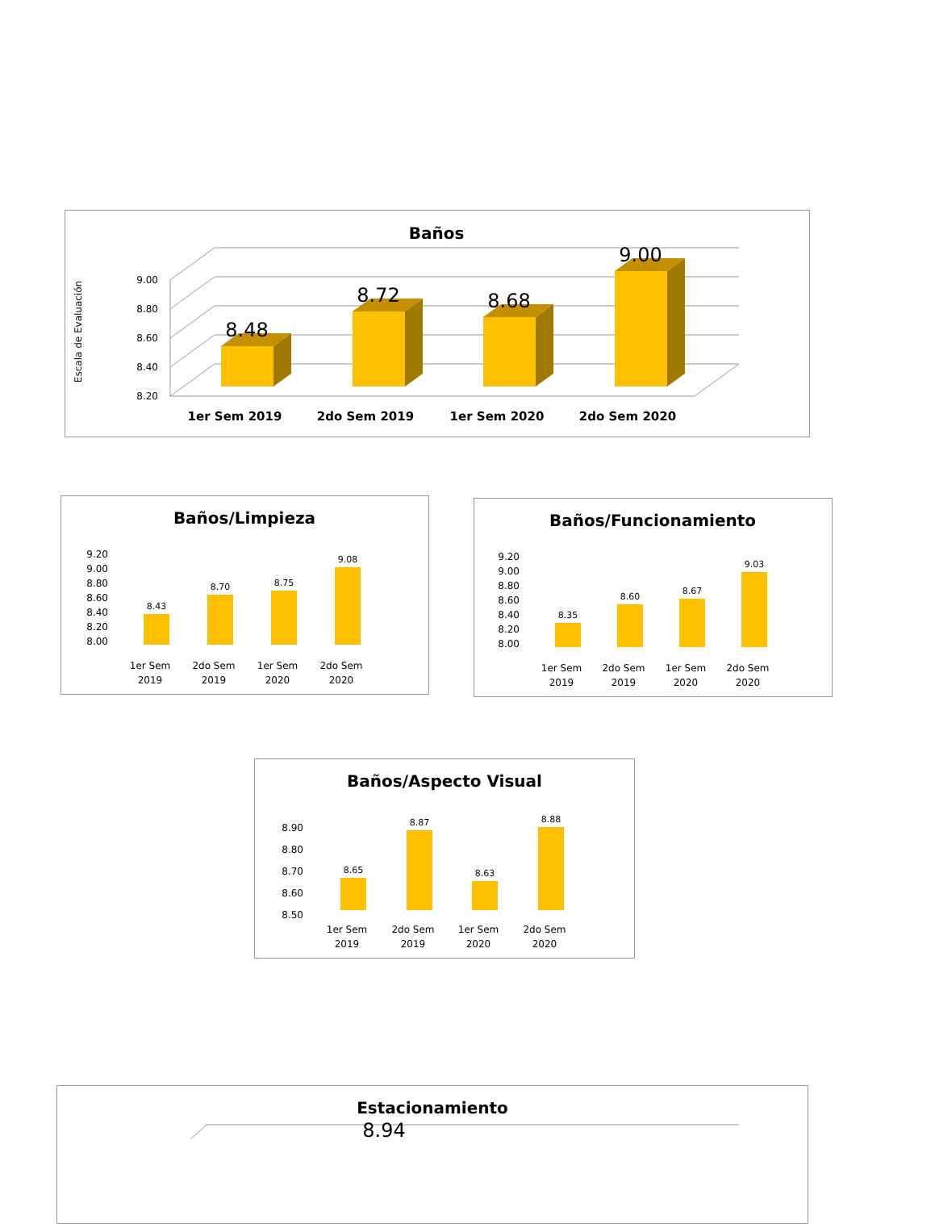Baños
Escala de Evaluación
8.20
8.40
8.60
8.80
9.00
8.48
8.72
8.68
9.00
1er Sem 2019
2do Sem 2019
1er Sem 2020
2do Sem 2020
Baños/Limpieza
9.20
9.00
8.80
8.60
8.40
8.20
8.00
8.43
8.70
8.75
9.08
1er Sem
2019
2do Sem
2019
1er Sem
2020
2do Sem
2020
Baños/Funcionamiento
9.20
9.00
8.80
8.60
8.40
8.20
8.00
8.35
8.60
8.67
9.03
1er Sem
2019
2do Sem
2019
1er Sem
2020
2do Sem
2020
Baños/Aspecto Visual
8.90
8.80
8.70
8.60
8.50
8.65
8.87
8.63
8.88
1er Sem
2019
2do Sem
2019
1er Sem
2020
2do Sem
2020
Estacionamiento
8.94